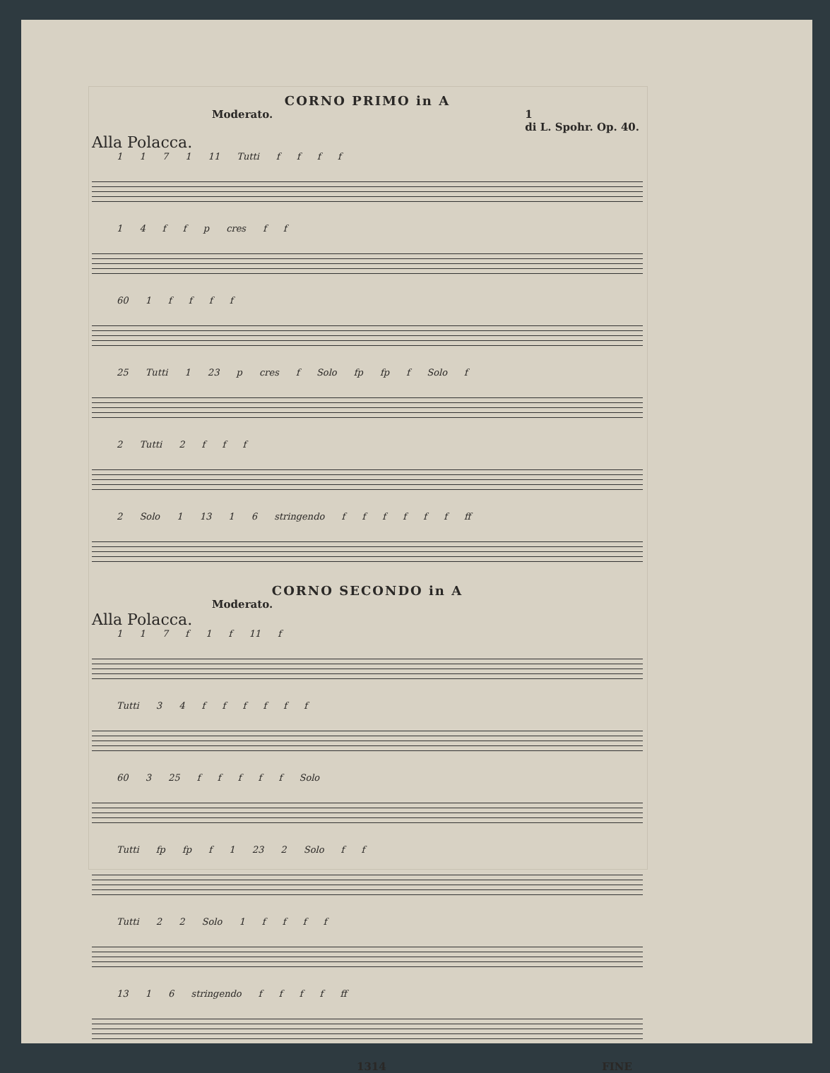CORNO PRIMO in A
Moderato. 1
di L. Spohr. Op. 40.
Alla Polacca.
1 1 7 1 11 Tutti f f f f
1 4 f f p cres f f
60 1 f f f f
25 Tutti 1 23 p cres f Solo fp fp f Solo f
2 Tutti 2 f f f
2 Solo 1 13 1 6 stringendo f f f f f f ff
CORNO SECONDO in A
Moderato.
Alla Polacca.
1 1 7 f 1 f 11 f
Tutti 3 4 f f f f f f
60 3 25 f f f f f Solo
Tutti fp fp f 1 23 2 Solo f f
Tutti 2 2 Solo 1 f f f f
13 1 6 stringendo f f f f ff
1314 FINE